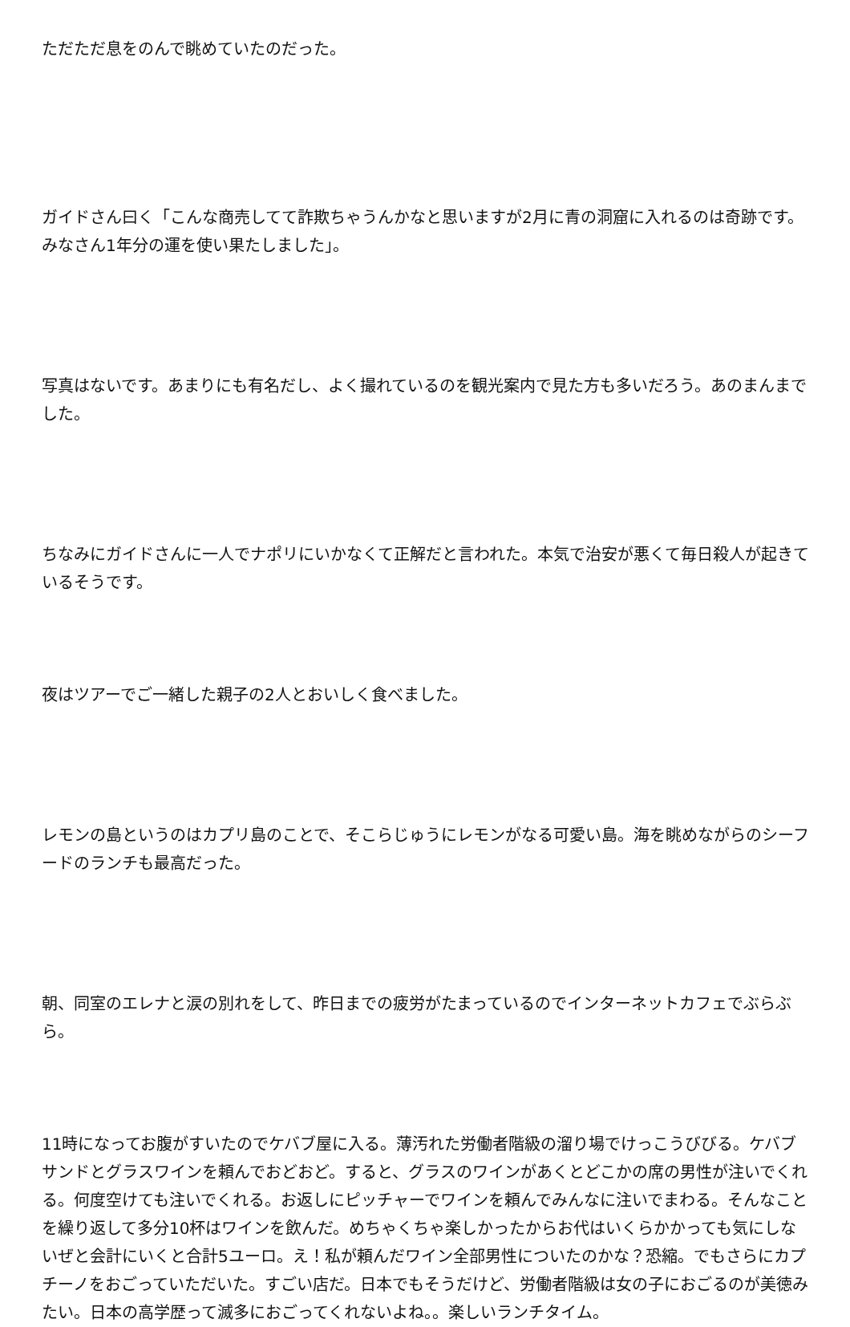ただただ息をのんで眺めていたのだった。
ガイドさん曰く「こんな商売してて詐欺ちゃうんかなと思いますが2月に青の洞窟に入れるのは奇跡です。みなさん1年分の運を使い果たしました」。
写真はないです。あまりにも有名だし、よく撮れているのを観光案内で見た方も多いだろう。あのまんまでした。
ちなみにガイドさんに一人でナポリにいかなくて正解だと言われた。本気で治安が悪くて毎日殺人が起きているそうです。
夜はツアーでご一緒した親子の2人とおいしく食べました。
レモンの島というのはカプリ島のことで、そこらじゅうにレモンがなる可愛い島。海を眺めながらのシーフードのランチも最高だった。
朝、同室のエレナと涙の別れをして、昨日までの疲労がたまっているのでインターネットカフェでぶらぶら。
11時になってお腹がすいたのでケバブ屋に入る。薄汚れた労働者階級の溜り場でけっこうびびる。ケバブサンドとグラスワインを頼んでおどおど。すると、グラスのワインがあくとどこかの席の男性が注いでくれる。何度空けても注いでくれる。お返しにピッチャーでワインを頼んでみんなに注いでまわる。そんなことを繰り返して多分10杯はワインを飲んだ。めちゃくちゃ楽しかったからお代はいくらかかっても気にしないぜと会計にいくと合計5ユーロ。え！私が頼んだワイン全部男性についたのかな？恐縮。でもさらにカプチーノをおごっていただいた。すごい店だ。日本でもそうだけど、労働者階級は女の子におごるのが美徳みたい。日本の高学歴って滅多におごってくれないよね。。楽しいランチタイム。